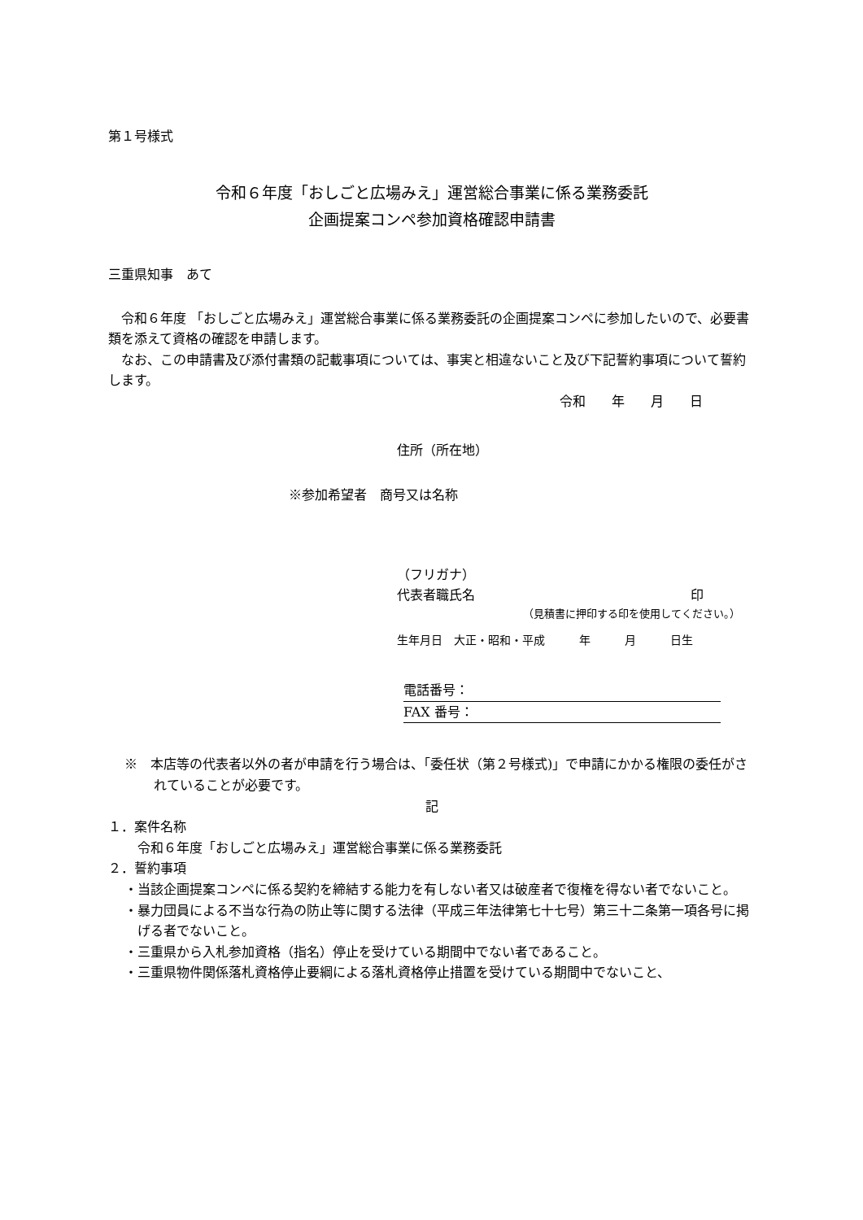第１号様式
令和６年度「おしごと広場みえ」運営総合事業に係る業務委託
企画提案コンペ参加資格確認申請書
三重県知事　あて
令和６年度 「おしごと広場みえ」運営総合事業に係る業務委託の企画提案コンペに参加したいので、必要書類を添えて資格の確認を申請します。
なお、この申請書及び添付書類の記載事項については、事実と相違ないこと及び下記誓約事項について誓約します。
令和　　年　　月　　日
住所（所在地）
※参加希望者　商号又は名称
（フリガナ）
代表者職氏名 印
（見積書に押印する印を使用してください。）
生年月日　大正・昭和・平成　　　年　　　月　　　日生
電話番号：
FAX 番号：
※　本店等の代表者以外の者が申請を行う場合は、「委任状（第２号様式)」で申請にかかる権限の委任がされていることが必要です。
記
１．案件名称
令和６年度「おしごと広場みえ」運営総合事業に係る業務委託
２．誓約事項
・当該企画提案コンペに係る契約を締結する能力を有しない者又は破産者で復権を得ない者でないこと。
・暴力団員による不当な行為の防止等に関する法律（平成三年法律第七十七号）第三十二条第一項各号に掲げる者でないこと。
・三重県から入札参加資格（指名）停止を受けている期間中でない者であること。
・三重県物件関係落札資格停止要綱による落札資格停止措置を受けている期間中でないこと、